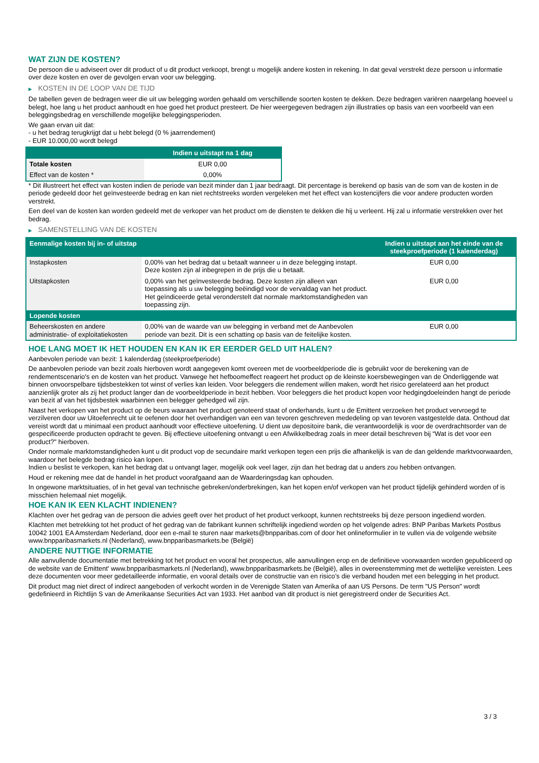WAT ZIJN DE KOSTEN?
De persoon die u adviseert over dit product of u dit product verkoopt, brengt u mogelijk andere kosten in rekening. In dat geval verstrekt deze persoon u informatie over deze kosten en over de gevolgen ervan voor uw belegging.
▶ KOSTEN IN DE LOOP VAN DE TIJD
De tabellen geven de bedragen weer die uit uw belegging worden gehaald om verschillende soorten kosten te dekken. Deze bedragen variëren naargelang hoeveel u belegt, hoe lang u het product aanhoudt en hoe goed het product presteert. De hier weergegeven bedragen zijn illustraties op basis van een voorbeeld van een beleggingsbedrag en verschillende mogelijke beleggingsperioden.
We gaan ervan uit dat:
- u het bedrag terugkrijgt dat u hebt belegd (0 % jaarrendement)
- EUR 10.000,00 wordt belegd
| | Indien u uitstapt na 1 dag |
| --- | --- |
| Totale kosten | EUR 0,00 |
| Effect van de kosten * | 0,00% |
* Dit illustreert het effect van kosten indien de periode van bezit minder dan 1 jaar bedraagt. Dit percentage is berekend op basis van de som van de kosten in de periode gedeeld door het geïnvesteerde bedrag en kan niet rechtstreeks worden vergeleken met het effect van kostencijfers die voor andere producten worden verstrekt.
Een deel van de kosten kan worden gedeeld met de verkoper van het product om de diensten te dekken die hij u verleent. Hij zal u informatie verstrekken over het bedrag.
▶ SAMENSTELLING VAN DE KOSTEN
| Eenmalige kosten bij in- of uitstap | | Indien u uitstapt aan het einde van de steekproefperiode (1 kalenderdag) |
| --- | --- | --- |
| Instapkosten | 0,00% van het bedrag dat u betaalt wanneer u in deze belegging instapt. Deze kosten zijn al inbegrepen in de prijs die u betaalt. | EUR 0,00 |
| Uitstapkosten | 0,00% van het geïnvesteerde bedrag. Deze kosten zijn alleen van toepassing als u uw belegging beëindigd voor de vervaldag van het product. Het geïndiceerde getal veronderstelt dat normale marktomstandigheden van toepassing zijn. | EUR 0,00 |
| Lopende kosten | | |
| Beheerskosten en andere administratie- of exploitatiekosten | 0,00% van de waarde van uw belegging in verband met de Aanbevolen periode van bezit. Dit is een schatting op basis van de feitelijke kosten. | EUR 0,00 |
HOE LANG MOET IK HET HOUDEN EN KAN IK ER EERDER GELD UIT HALEN?
Aanbevolen periode van bezit: 1 kalenderdag (steekproefperiode)
De aanbevolen periode van bezit zoals hierboven wordt aangegeven komt overeen met de voorbeeldperiode die is gebruikt voor de berekening van de rendementscenario's en de kosten van het product. Vanwege het hefboomeffect reageert het product op de kleinste koersbewegingen van de Onderliggende wat binnen onvoorspelbare tijdsbestekken tot winst of verlies kan leiden. Voor beleggers die rendement willen maken, wordt het risico gerelateerd aan het product aanzienlijk groter als zij het product langer dan de voorbeeldperiode in bezit hebben. Voor beleggers die het product kopen voor hedgingdoeleinden hangt de periode van bezit af van het tijdsbestek waarbinnen een belegger gehedged wil zijn.
Naast het verkopen van het product op de beurs waaraan het product genoteerd staat of onderhands, kunt u de Emittent verzoeken het product vervroegd te verzilveren door uw Uitoefenrecht uit te oefenen door het overhandigen van een van tevoren geschreven mededeling op van tevoren vastgestelde data. Onthoud dat vereist wordt dat u minimaal een product aanhoudt voor effectieve uitoefening. U dient uw depositoire bank, die verantwoordelijk is voor de overdrachtsorder van de gespecificeerde producten opdracht te geven. Bij effectieve uitoefening ontvangt u een Afwikkelbedrag zoals in meer detail beschreven bij “Wat is det voor een product?" hierboven.
Onder normale marktomstandigheden kunt u dit product vop de secundaire markt verkopen tegen een prijs die afhankelijk is van de dan geldende marktvoorwaarden, waardoor het belegde bedrag risico kan lopen.
Indien u beslist te verkopen, kan het bedrag dat u ontvangt lager, mogelijk ook veel lager, zijn dan het bedrag dat u anders zou hebben ontvangen.
Houd er rekening mee dat de handel in het product voorafgaand aan de Waarderingsdag kan ophouden.
In ongewone marktsituaties, of in het geval van technische gebreken/onderbrekingen, kan het kopen en/of verkopen van het product tijdelijk gehinderd worden of is misschien helemaal niet mogelijk.
HOE KAN IK EEN KLACHT INDIENEN?
Klachten over het gedrag van de persoon die advies geeft over het product of het product verkoopt, kunnen rechtstreeks bij deze persoon ingediend worden.
Klachten met betrekking tot het product of het gedrag van de fabrikant kunnen schriftelijk ingediend worden op het volgende adres: BNP Paribas Markets Postbus 10042 1001 EA Amsterdam Nederland, door een e-mail te sturen naar markets@bnpparibas.com of door het onlineformulier in te vullen via de volgende website www.bnpparibasmarkets.nl (Nederland), www.bnpparibasmarkets.be (België)
ANDERE NUTTIGE INFORMATIE
Alle aanvullende documentatie met betrekking tot het product en vooral het prospectus, alle aanvullingen erop en de definitieve voorwaarden worden gepubliceerd op de website van de Emittent' www.bnpparibasmarkets.nl (Nederland), www.bnpparibasmarkets.be (België), alles in overeenstemming met de wettelijke vereisten. Lees deze documenten voor meer gedetailleerde informatie, en vooral details over de constructie van en risico’s die verband houden met een belegging in het product.
Dit product mag niet direct of indirect aangeboden of verkocht worden in de Verenigde Staten van Amerika of aan US Persons. De term "US Person" wordt gedefinieerd in Richtlijn S van de Amerikaanse Securities Act van 1933. Het aanbod van dit product is niet geregistreerd onder de Securities Act.
3 / 3